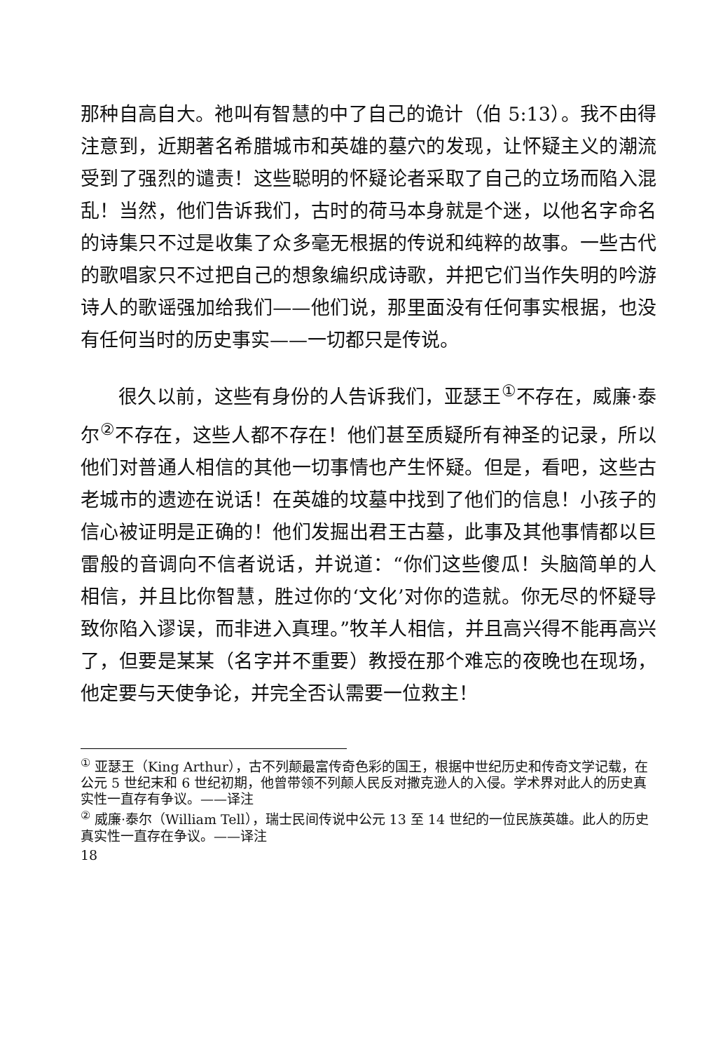那种自高自大。祂叫有智慧的中了自己的诡计（伯 5:13）。我不由得注意到，近期著名希腊城市和英雄的墓穴的发现，让怀疑主义的潮流受到了强烈的谴责！这些聪明的怀疑论者采取了自己的立场而陷入混乱！当然，他们告诉我们，古时的荷马本身就是个迷，以他名字命名的诗集只不过是收集了众多毫无根据的传说和纯粹的故事。一些古代的歌唱家只不过把自己的想象编织成诗歌，并把它们当作失明的吟游诗人的歌谣强加给我们——他们说，那里面没有任何事实根据，也没有任何当时的历史事实——一切都只是传说。
很久以前，这些有身份的人告诉我们，亚瑟王<sup>①</sup>不存在，威廉·泰尔<sup>②</sup>不存在，这些人都不存在！他们甚至质疑所有神圣的记录，所以他们对普通人相信的其他一切事情也产生怀疑。但是，看吧，这些古老城市的遗迹在说话！在英雄的坟墓中找到了他们的信息！小孩子的信心被证明是正确的！他们发掘出君王古墓，此事及其他事情都以巨雷般的音调向不信者说话，并说道：“你们这些傻瓜！头脑简单的人相信，并且比你智慧，胜过你的‘文化’对你的造就。你无尽的怀疑导致你陷入谬误，而非进入真理。”牧羊人相信，并且高兴得不能再高兴了，但要是某某（名字并不重要）教授在那个难忘的夜晚也在现场，他定要与天使争论，并完全否认需要一位救主！
<sup>①</sup> 亚瑟王（King Arthur），古不列颠最富传奇色彩的国王，根据中世纪历史和传奇文学记载，在公元 5 世纪末和 6 世纪初期，他曾带领不列颠人民反对撒克逊人的入侵。学术界对此人的历史真实性一直存有争议。——译注
<sup>②</sup> 威廉·泰尔（William Tell），瑞士民间传说中公元 13 至 14 世纪的一位民族英雄。此人的历史真实性一直存在争议。——译注
18